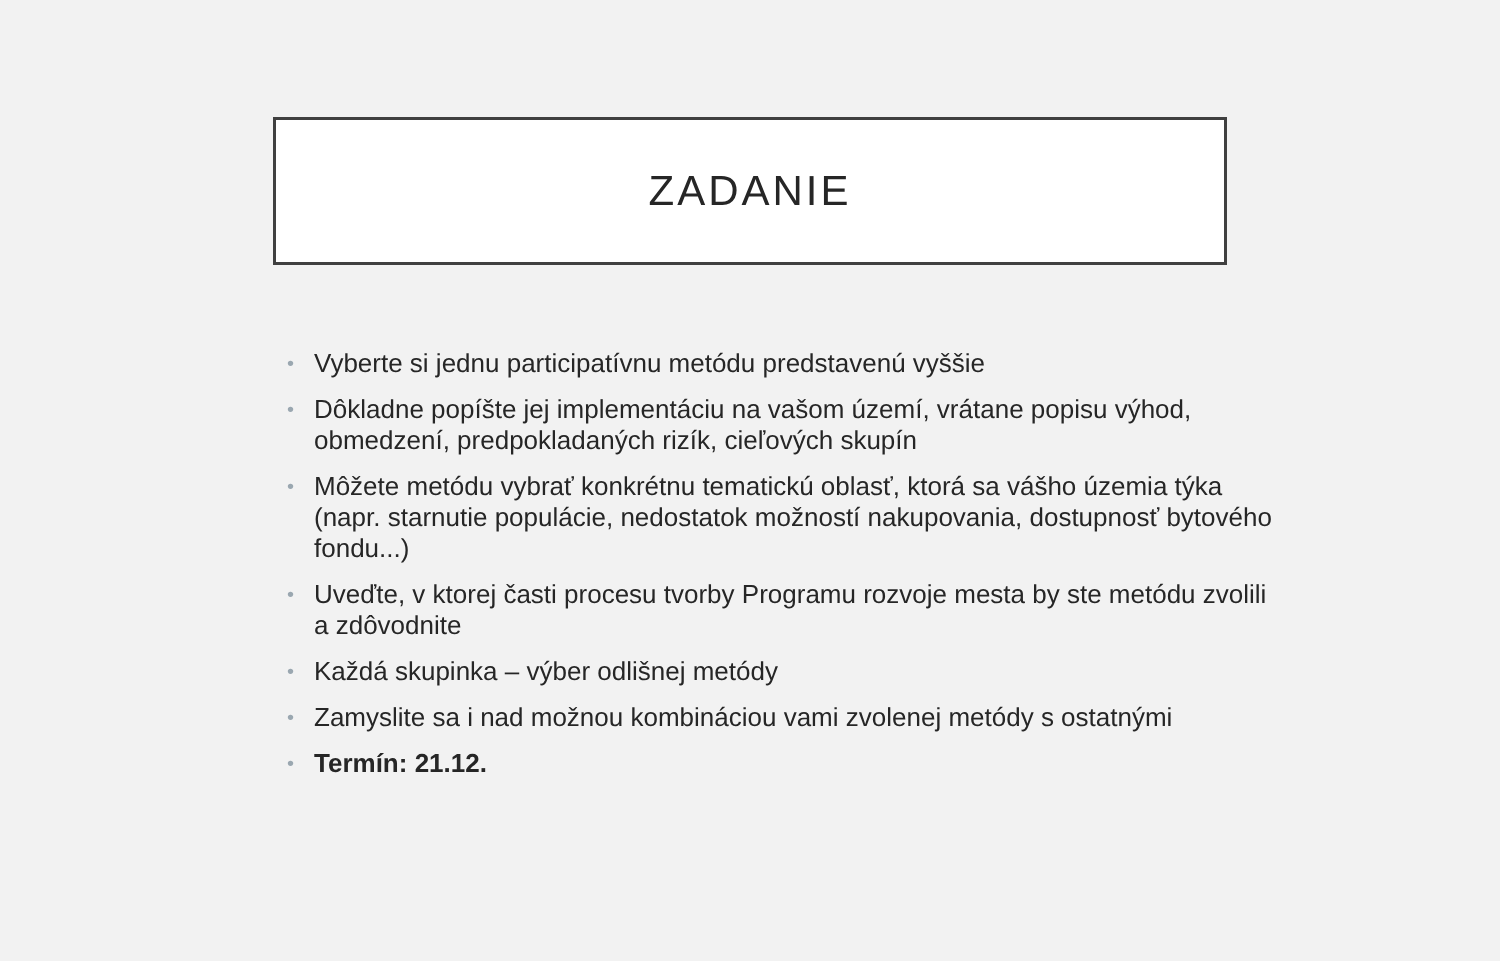ZADANIE
• Vyberte si jednu participatívnu metódu predstavenú vyššie
• Dôkladne popíšte jej implementáciu na vašom území, vrátane popisu výhod, obmedzení, predpokladaných rizík, cieľových skupín
• Môžete metódu vybrať konkrétnu tematickú oblasť, ktorá sa vášho územia týka (napr. starnutie populácie, nedostatok možností nakupovania, dostupnosť bytového fondu...)
• Uveďte, v ktorej časti procesu tvorby Programu rozvoje mesta by ste metódu zvolili a zdôvodnite
• Každá skupinka – výber odlišnej metódy
• Zamyslite sa i nad možnou kombináciou vami zvolenej metódy s ostatnými
• Termín: 21.12.